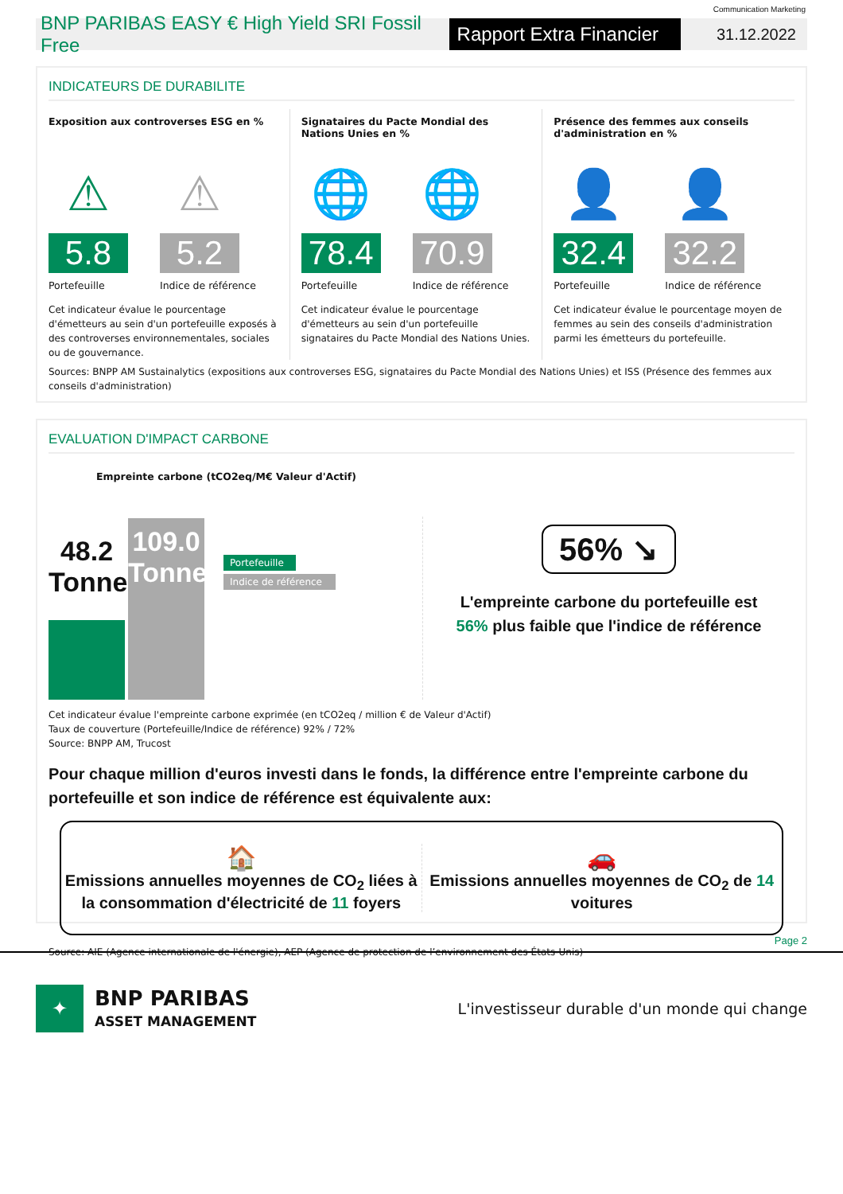Communication Marketing
BNP PARIBAS EASY € High Yield SRI Fossil Free
Rapport Extra Financier
31.12.2022
INDICATEURS DE DURABILITE
Exposition aux controverses ESG en %
⚠
5.8
Portefeuille
⚠
5.2
Indice de référence
Cet indicateur évalue le pourcentage d'émetteurs au sein d'un portefeuille exposés à des controverses environnementales, sociales ou de gouvernance.
Signataires du Pacte Mondial des Nations Unies en %
🌐
78.4
Portefeuille
🌐
70.9
Indice de référence
Cet indicateur évalue le pourcentage d'émetteurs au sein d'un portefeuille signataires du Pacte Mondial des Nations Unies.
Présence des femmes aux conseils d'administration en %
👤
32.4
Portefeuille
👤
32.2
Indice de référence
Cet indicateur évalue le pourcentage moyen de femmes au sein des conseils d'administration parmi les émetteurs du portefeuille.
Sources: BNPP AM Sustainalytics (expositions aux controverses ESG, signataires du Pacte Mondial des Nations Unies) et ISS (Présence des femmes aux conseils d'administration)
EVALUATION D'IMPACT CARBONE
Empreinte carbone (tCO2eq/M€ Valeur d'Actif)
48.2
Tonnes
109.0
Tonnes
Portefeuille
Indice de référence
56% ↘
L'empreinte carbone du portefeuille est
56% plus faible que l'indice de référence
Cet indicateur évalue l'empreinte carbone exprimée (en tCO2eq / million € de Valeur d'Actif)
Taux de couverture (Portefeuille/Indice de référence) 92% / 72%
Source: BNPP AM, Trucost
Pour chaque million d'euros investi dans le fonds, la différence entre l'empreinte carbone du portefeuille et son indice de référence est équivalente aux:
🏠
Emissions annuelles moyennes de CO<sub>2</sub> liées à la consommation d'électricité de 11 foyers
🚗
Emissions annuelles moyennes de CO<sub>2</sub> de 14 voitures
Source: AIE (Agence internationale de l'énergie), AEP (Agence de protection de l’environnement des États-Unis)
Page 2
✦
BNP PARIBAS
ASSET MANAGEMENT
L'investisseur durable d'un monde qui change